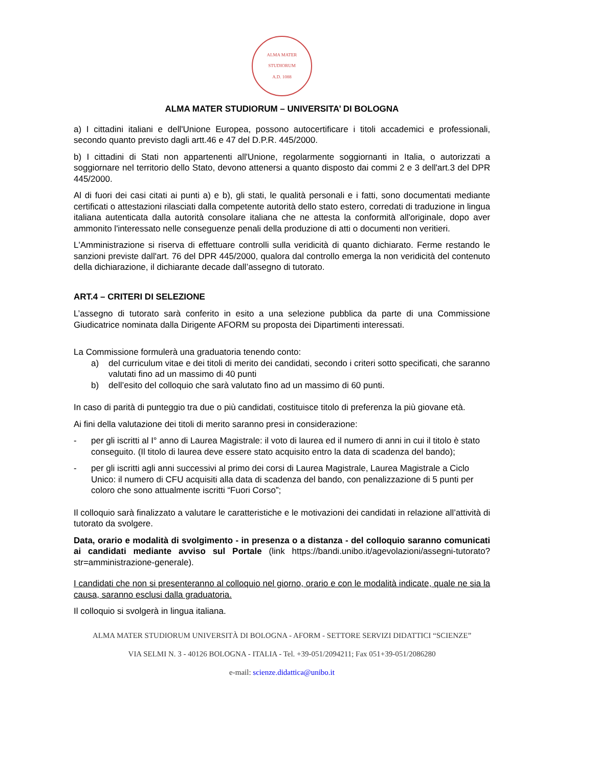ALMA MATER STUDIORUM
A.D. 1088
ALMA MATER STUDIORUM – UNIVERSITA’ DI BOLOGNA
a) I cittadini italiani e dell'Unione Europea, possono autocertificare i titoli accademici e professionali, secondo quanto previsto dagli artt.46 e 47 del D.P.R. 445/2000.
b) I cittadini di Stati non appartenenti all'Unione, regolarmente soggiornanti in Italia, o autorizzati a soggiornare nel territorio dello Stato, devono attenersi a quanto disposto dai commi 2 e 3 dell'art.3 del DPR 445/2000.
Al di fuori dei casi citati ai punti a) e b), gli stati, le qualità personali e i fatti, sono documentati mediante certificati o attestazioni rilasciati dalla competente autorità dello stato estero, corredati di traduzione in lingua italiana autenticata dalla autorità consolare italiana che ne attesta la conformità all'originale, dopo aver ammonito l'interessato nelle conseguenze penali della produzione di atti o documenti non veritieri.
L'Amministrazione si riserva di effettuare controlli sulla veridicità di quanto dichiarato. Ferme restando le sanzioni previste dall'art. 76 del DPR 445/2000, qualora dal controllo emerga la non veridicità del contenuto della dichiarazione, il dichiarante decade dall’assegno di tutorato.
ART.4 – CRITERI DI SELEZIONE
L’assegno di tutorato sarà conferito in esito a una selezione pubblica da parte di una Commissione Giudicatrice nominata dalla Dirigente AFORM su proposta dei Dipartimenti interessati.
La Commissione formulerà una graduatoria tenendo conto:
a) del curriculum vitae e dei titoli di merito dei candidati, secondo i criteri sotto specificati, che saranno valutati fino ad un massimo di 40 punti
b) dell’esito del colloquio che sarà valutato fino ad un massimo di 60 punti.
In caso di parità di punteggio tra due o più candidati, costituisce titolo di preferenza la più giovane età.
Ai fini della valutazione dei titoli di merito saranno presi in considerazione:
- per gli iscritti al I° anno di Laurea Magistrale: il voto di laurea ed il numero di anni in cui il titolo è stato conseguito. (Il titolo di laurea deve essere stato acquisito entro la data di scadenza del bando);
- per gli iscritti agli anni successivi al primo dei corsi di Laurea Magistrale, Laurea Magistrale a Ciclo Unico: il numero di CFU acquisiti alla data di scadenza del bando, con penalizzazione di 5 punti per coloro che sono attualmente iscritti “Fuori Corso”;
Il colloquio sarà finalizzato a valutare le caratteristiche e le motivazioni dei candidati in relazione all’attività di tutorato da svolgere.
Data, orario e modalità di svolgimento - in presenza o a distanza - del colloquio saranno comunicati ai candidati mediante avviso sul Portale (link https://bandi.unibo.it/agevolazioni/assegni-tutorato?str=amministrazione-generale).
I candidati che non si presenteranno al colloquio nel giorno, orario e con le modalità indicate, quale ne sia la causa, saranno esclusi dalla graduatoria.
Il colloquio si svolgerà in lingua italiana.
ALMA MATER STUDIORUM UNIVERSITÀ DI BOLOGNA - AFORM - SETTORE SERVIZI DIDATTICI “SCIENZE”
VIA SELMI N. 3 - 40126 BOLOGNA - ITALIA - Tel. +39-051/2094211; Fax 051+39-051/2086280
e-mail: scienze.didattica@unibo.it